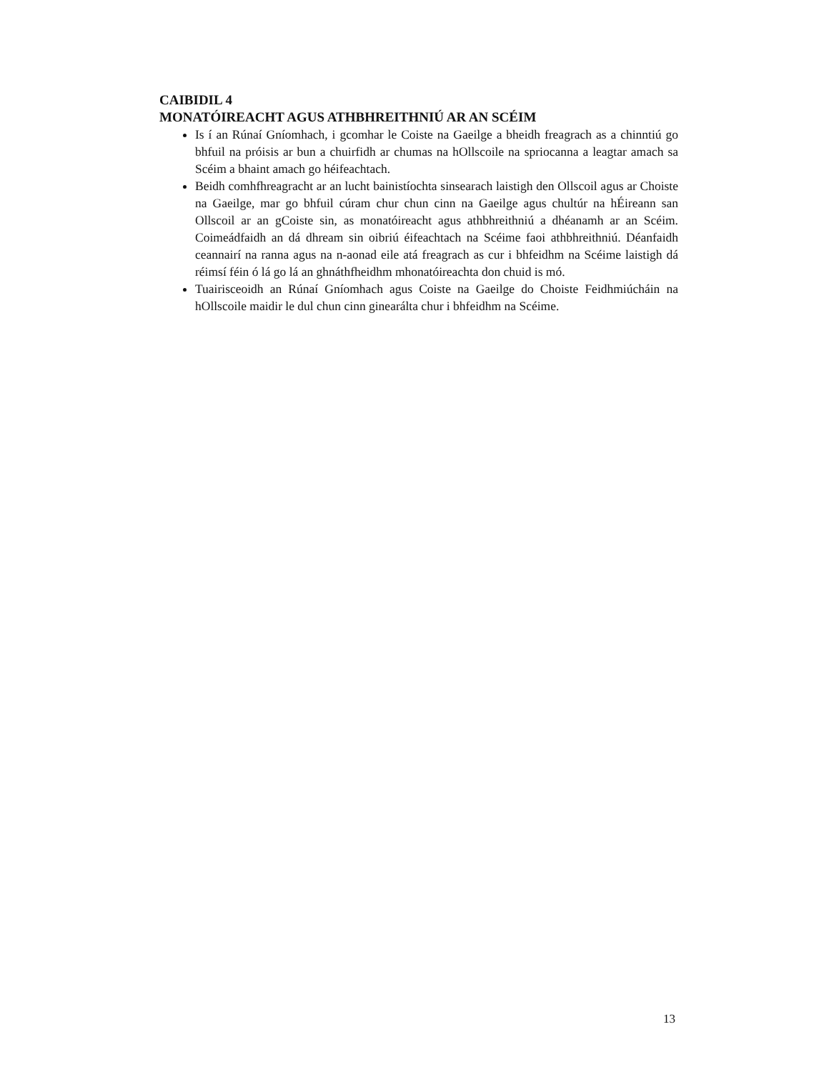CAIBIDIL 4
MONATÓIREACHT AGUS ATHBHREITHNIÚ AR AN SCÉIM
Is í an Rúnaí Gníomhach, i gcomhar le Coiste na Gaeilge a bheidh freagrach as a chinntiú go bhfuil na próisis ar bun a chuirfidh ar chumas na hOllscoile na spriocanna a leagtar amach sa Scéim a bhaint amach go héifeachtach.
Beidh comhfhreagracht ar an lucht bainistíochta sinsearach laistigh den Ollscoil agus ar Choiste na Gaeilge, mar go bhfuil cúram chur chun cinn na Gaeilge agus chultúr na hÉireann san Ollscoil ar an gCoiste sin, as monatóireacht agus athbhreithniú a dhéanamh ar an Scéim. Coimeádfaidh an dá dhream sin oibriú éifeachtach na Scéime faoi athbhreithniú. Déanfaidh ceannairí na ranna agus na n-aonad eile atá freagrach as cur i bhfeidhm na Scéime laistigh dá réimsí féin ó lá go lá an ghnáthfheidhm mhonatóireachta don chuid is mó.
Tuairisceoidh an Rúnaí Gníomhach agus Coiste na Gaeilge do Choiste Feidhmiúcháin na hOllscoile maidir le dul chun cinn ginearálta chur i bhfeidhm na Scéime.
13